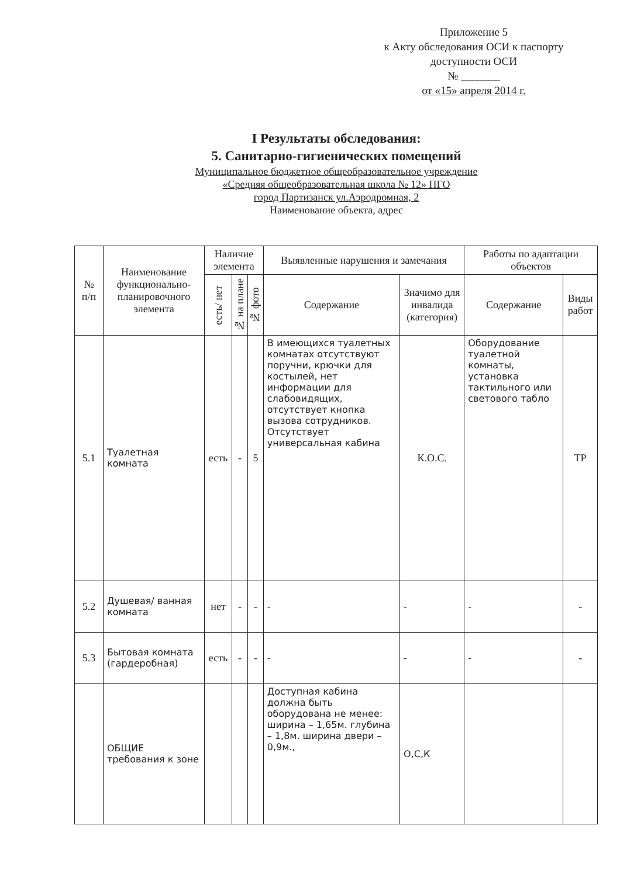Приложение 5
к Акту обследования ОСИ к паспорту доступности ОСИ
№ _______
от «15» апреля 2014 г.
I Результаты обследования:
5. Санитарно-гигиенических помещений
Муниципальное бюджетное общеобразовательное учреждение
«Средняя общеобразовательная школа № 12» ПГО
город Партизанск ул.Аэродромная, 2
Наименование объекта, адрес
| № п/п | Наименование функционально-планировочного элемента | Наличие элемента | | | Выявленные нарушения и замечания | | Работы по адаптации объектов | |
| --- | --- | --- | --- | --- | --- | --- | --- | --- |
| | | есть/ нет | № на плане | № фото | Содержание | Значимо для инвалида (категория) | Содержание | Виды работ |
| 5.1 | Туалетная комната | есть | - | 5 | В имеющихся туалетных комнатах отсутствуют поручни, крючки для костылей, нет информации для слабовидящих, отсутствует кнопка вызова сотрудников. Отсутствует универсальная кабина | К.О.С. | Оборудование туалетной комнаты, установка тактильного или светового табло | ТР |
| 5.2 | Душевая/ ванная комната | нет | - | - | - | - | - | - |
| 5.3 | Бытовая комната (гардеробная) | есть | - | - | - | - | - | - |
| | ОБЩИЕ требования к зоне | | | | Доступная кабина должна быть оборудована не менее: ширина – 1,65м. глубина – 1,8м. ширина двери – 0,9м., | О,С,К | | |